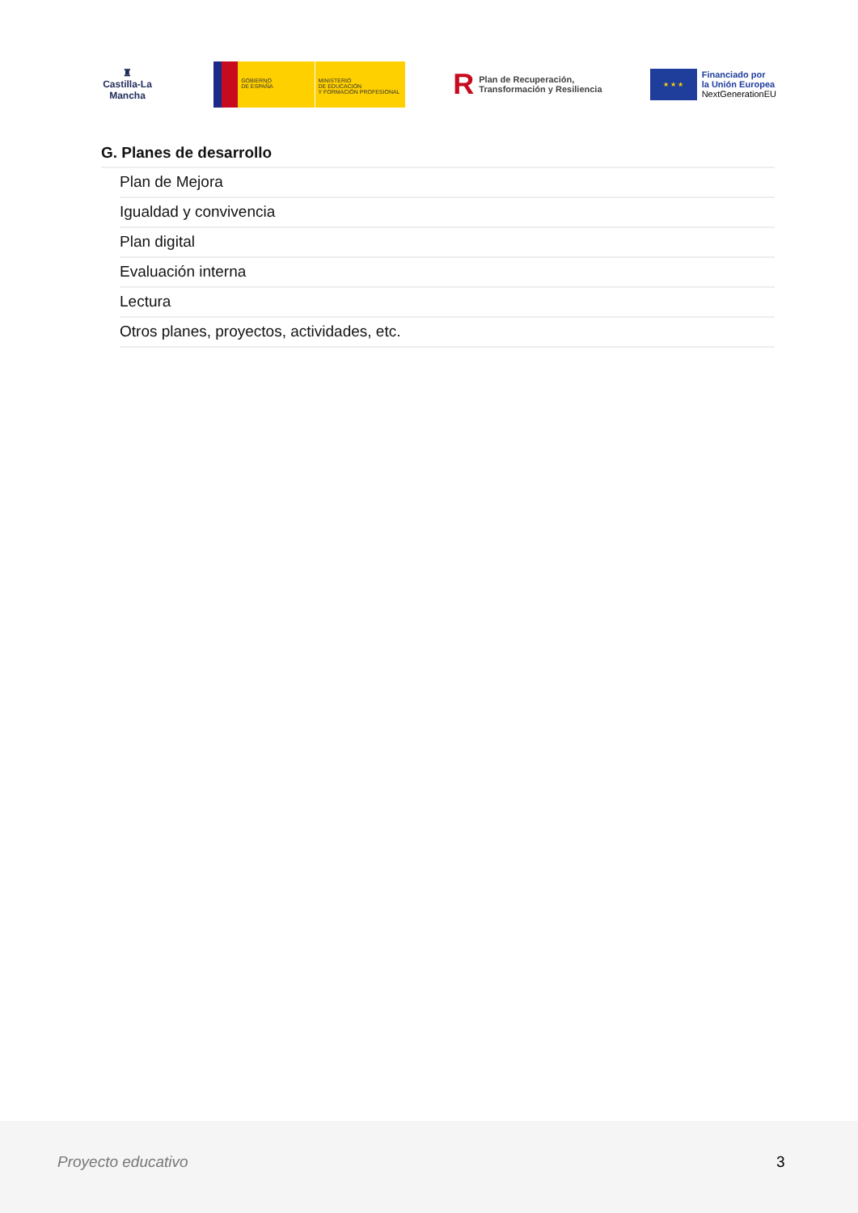♜
Castilla-La Mancha
GOBIERNO
DE ESPAÑA
MINISTERIO
DE EDUCACIÓN
Y FORMACIÓN PROFESIONAL
R Plan de Recuperación,
Transformación y Resiliencia
★ ★ ★
Financiado por
la Unión Europea
NextGenerationEU
G. Planes de desarrollo
Plan de Mejora
Igualdad y convivencia
Plan digital
Evaluación interna
Lectura
Otros planes, proyectos, actividades, etc.
Proyecto educativo 3